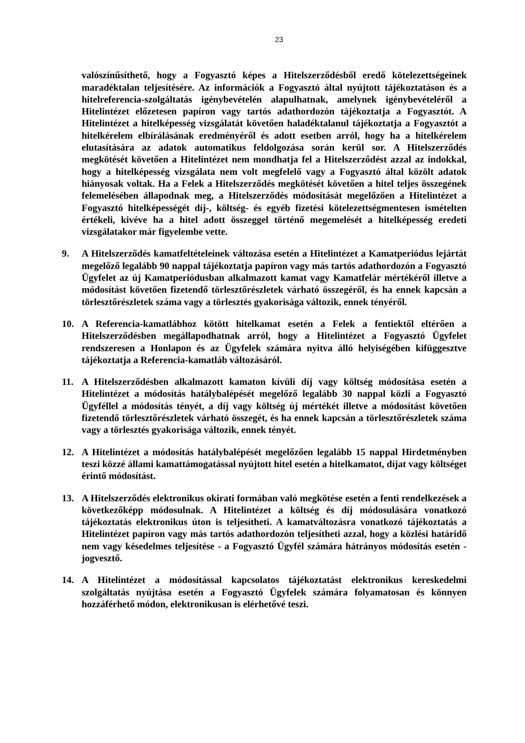23
valószínűsíthető, hogy a Fogyasztó képes a Hitelszerződésből eredő kötelezettségeinek maradéktalan teljesítésére. Az információk a Fogyasztó által nyújtott tájékoztatáson és a hitelreferencia-szolgáltatás igénybevételén alapulhatnak, amelynek igénybevételéről a Hitelintézet előzetesen papíron vagy tartós adathordozón tájékoztatja a Fogyasztót. A Hitelintézet a hitelképesség vizsgálatát követően haladéktalanul tájékoztatja a Fogyasztót a hitelkérelem elbírálásának eredményéről és adott esetben arról, hogy ha a hitelkérelem elutasítására az adatok automatikus feldolgozása során kerül sor. A Hitelszerződés megkötését követően a Hitelintézet nem mondhatja fel a Hitelszerződést azzal az indokkal, hogy a hitelképesség vizsgálata nem volt megfelelő vagy a Fogyasztó által közölt adatok hiányosak voltak. Ha a Felek a Hitelszerződés megkötését követően a hitel teljes összegének felemelésében állapodnak meg, a Hitelszerződés módosítását megelőzően a Hitelintézet a Fogyasztó hitelképességét díj-, költség- és egyéb fizetési kötelezettségmentesen ismételten értékeli, kivéve ha a hitel adott összeggel történő megemelését a hitelképesség eredeti vizsgálatakor már figyelembe vette.
9. A Hitelszerződés kamatfeltételeinek változása esetén a Hitelintézet a Kamatperiódus lejártát megelőző legalább 90 nappal tájékoztatja papíron vagy más tartós adathordozón a Fogyasztó Ügyfelet az új Kamatperiódusban alkalmazott kamat vagy Kamatfelár mértékéről illetve a módosítást követően fizetendő törlesztőrészletek várható összegéről, és ha ennek kapcsán a törlesztőrészletek száma vagy a törlesztés gyakorisága változik, ennek tényéről.
10. A Referencia-kamatlábhoz kötött hitelkamat esetén a Felek a fentiektől eltérően a Hitelszerződésben megállapodhatnak arról, hogy a Hitelintézet a Fogyasztó Ügyfelet rendszeresen a Honlapon és az Ügyfelek számára nyitva álló helyiségében kifüggesztve tájékoztatja a Referencia-kamatláb változásáról.
11. A Hitelszerződésben alkalmazott kamaton kívüli díj vagy költség módosítása esetén a Hitelintézet a módosítás hatálybalépését megelőző legalább 30 nappal közli a Fogyasztó Ügyféllel a módosítás tényét, a díj vagy költség új mértékét illetve a módosítást követően fizetendő törlesztőrészletek várható összegét, és ha ennek kapcsán a törlesztőrészletek száma vagy a törlesztés gyakorisága változik, ennek tényét.
12. A Hitelintézet a módosítás hatálybalépését megelőzően legalább 15 nappal Hirdetményben teszi közzé állami kamattámogatással nyújtott hitel esetén a hitelkamatot, díjat vagy költséget érintő módosítást.
13. A Hitelszerződés elektronikus okirati formában való megkötése esetén a fenti rendelkezések a következőképp módosulnak. A Hitelintézet a költség és díj módosulására vonatkozó tájékoztatás elektronikus úton is teljesítheti. A kamatváltozásra vonatkozó tájékoztatás a Hitelintézet papíron vagy más tartós adathordozón teljesítheti azzal, hogy a közlési határidő nem vagy késedelmes teljesítése - a Fogyasztó Ügyfél számára hátrányos módosítás esetén - jogvesztő.
14. A Hitelintézet a módosítással kapcsolatos tájékoztatást elektronikus kereskedelmi szolgáltatás nyújtása esetén a Fogyasztó Ügyfelek számára folyamatosan és könnyen hozzáférhető módon, elektronikusan is elérhetővé teszi.